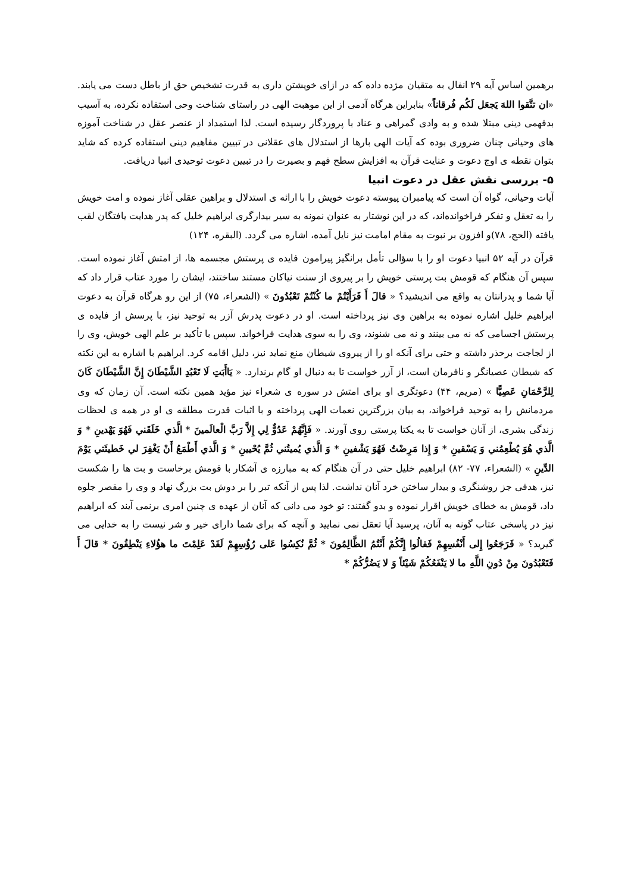برهمین اساس آیه ۲۹ انفال به متقیان مژده داده که در ازای خویشتن داری به قدرت تشخیص حق از باطل دست می یابند. «ان تتَّقوا اللهَ یَجعَل لَکُم فُرقاناً» بنابراین هرگاه آدمی از این موهبت الهی در راستای شناخت وحی استفاده نکرده، به آسیب بدفهمی دینی مبتلا شده و به وادی گمراهی و عناد با پروردگار رسیده است. لذا استمداد از عنصر عقل در شناخت آموزه های وحیانی چنان ضروری بوده که آیات الهی بارها از استدلال های عقلانی در تبیین مفاهیم دینی استفاده کرده که شاید بتوان نقطه ی اوج دعوت و عنایت قرآن به افزایش سطح فهم و بصیرت را در تبیین دعوت توحیدی انبیا دریافت.
۵- بررسی نقش عقل در دعوت انبیا
آیات وحیانی، گواه آن است که پیامبران پیوسته دعوت خویش را با ارائه ی استدلال و براهین عقلی آغاز نموده و امت خویش را به تعقل و تفکر فراخوانده‌اند، که در این نوشتار به عنوان نمونه به سیر بیدارگری ابراهیم خلیل که پدر هدایت یافتگان لقب یافته (الحج، ۷۸)و افزون بر نبوت به مقام امامت نیز نایل آمده، اشاره می گردد. (البقره، ۱۲۴)
قرآن در آیه ۵۲ انبیا دعوت او را با سؤالی تأمل برانگیز پیرامون فایده ی پرستش مجسمه ها، از امتش آغاز نموده است. سپس آن هنگام که قومش بت پرستی خویش را بر پیروی از سنت نیاکان مستند ساختند، ایشان را مورد عتاب قرار داد که آیا شما و پدرانتان به واقع می اندیشید؟ « قالَ أَ فَرَأَیْتُمْ ما کُنْتُمْ تَعْبُدُونَ » (الشعراء، ۷۵) از این رو هرگاه قرآن به دعوت ابراهیم خلیل اشاره نموده به براهین وی نیز پرداخته است. او در دعوت پدرش آزر به توحید نیز، با پرسش از فایده ی پرستش اجسامی که نه می بینند و نه می شنوند، وی را به سوی هدایت فراخواند. سپس با تأکید بر علم الهی خویش، وی را از لجاجت برحذر داشته و حتی برای آنکه او را از پیروی شیطان منع نماید نیز، دلیل اقامه کرد. ابراهیم با اشاره به این نکته که شیطان عصیانگر و نافرمان است، از آزر خواست تا به دنبال او گام برندارد. « یَاأَبَتِ لَا تَعْبُدِ الشَّیْطَانَ إِنَّ الشَّیْطَانَ کَانَ لِلرَّحْمَانِ عَصِیًّا » (مریم، ۴۴) دعوتگری او برای امتش در سوره ی شعراء نیز مؤید همین نکته است. آن زمان که وی مردمانش را به توحید فراخواند، به بیان بزرگترین نعمات الهی پرداخته و با اثبات قدرت مطلقه ی او در همه ی لحظات زندگی بشری، از آنان خواست تا به یکتا پرستی روی آورند. « فَإِنَّهُمْ عَدُوٌّ لِي إِلاَّ رَبَّ الْعالَمينَ * الَّذي خَلَقَني فَهُوَ يَهْدينِ * وَ الَّذي هُوَ يُطْعِمُني وَ يَسْقينِ * وَ إِذا مَرِضْتُ فَهُوَ يَشْفينِ * وَ الَّذي يُميتُني ثُمَّ يُحْيينِ * وَ الَّذي أَطْمَعُ أَنْ يَغْفِرَ لي خَطيئَتي يَوْمَ الدِّينِ » (الشعراء، ۷۷- ۸۲) ابراهیم خلیل حتی در آن هنگام که به مبارزه ی آشکار با قومش برخاست و بت ها را شکست نیز، هدفی جز روشنگری و بیدار ساختن خرد آنان نداشت. لذا پس از آنکه تبر را بر دوش بت بزرگ نهاد و وی را مقصر جلوه داد، قومش به خطای خویش اقرار نموده و بدو گفتند: تو خود می دانی که آنان از عهده ی چنین امری برنمی آیند که ابراهیم نیز در پاسخی عتاب گونه به آنان، پرسید آیا تعقل نمی نمایید و آنچه که برای شما دارای خیر و شر نیست را به خدایی می گیرید؟ « فَرَجَعُوا إِلى أَنْفُسِهِمْ فَقالُوا إِنَّكُمْ أَنْتُمُ الظَّالِمُونَ * ثُمَّ نُكِسُوا عَلى رُؤُسِهِمْ لَقَدْ عَلِمْتَ ما هؤُلاءِ يَنْطِقُونَ * قالَ أَ فَتَعْبُدُونَ مِنْ دُونِ اللَّهِ ما لا يَنْفَعُكُمْ شَيْئاً وَ لا يَضُرُّكُمْ *